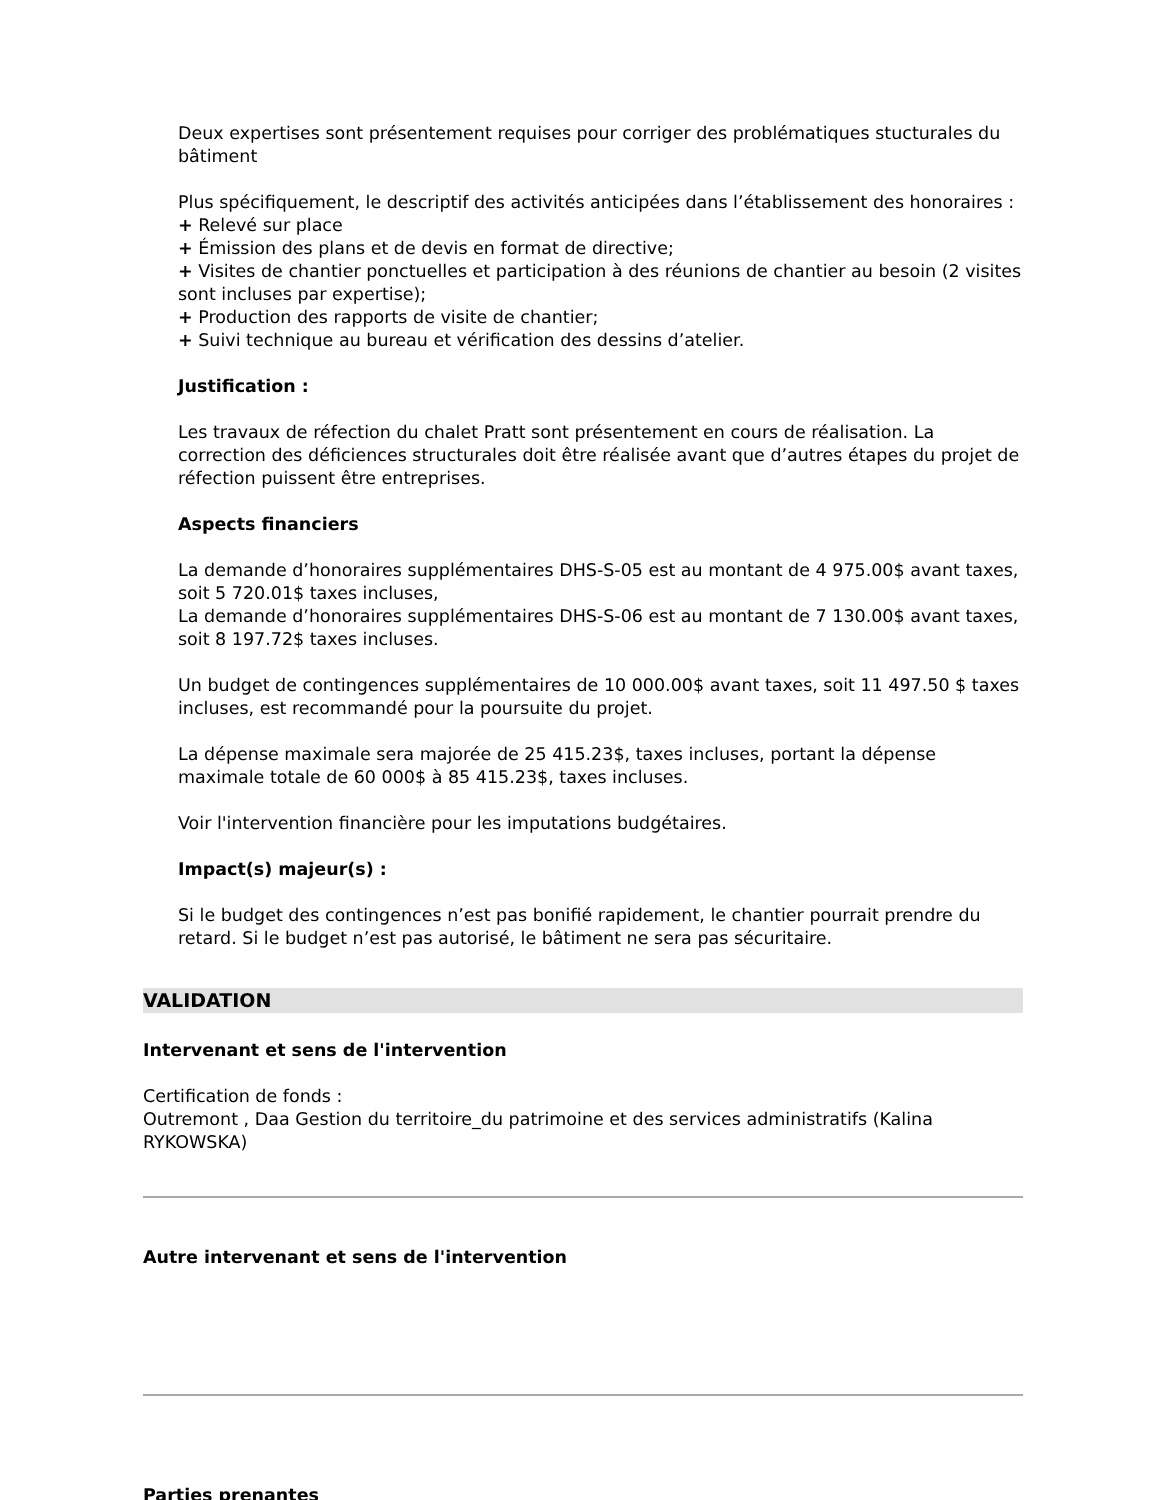Deux expertises sont présentement requises pour corriger des problématiques stucturales du bâtiment
Plus spécifiquement, le descriptif des activités anticipées dans l’établissement des honoraires :
+ Relevé sur place
+ Émission des plans et de devis en format de directive;
+ Visites de chantier ponctuelles et participation à des réunions de chantier au besoin (2 visites sont incluses par expertise);
+ Production des rapports de visite de chantier;
+ Suivi technique au bureau et vérification des dessins d’atelier.
Justification :
Les travaux de réfection du chalet Pratt sont présentement en cours de réalisation. La correction des déficiences structurales doit être réalisée avant que d’autres étapes du projet de réfection puissent être entreprises.
Aspects financiers
La demande d’honoraires supplémentaires DHS-S-05 est au montant de 4 975.00$ avant taxes, soit 5 720.01$ taxes incluses,
La demande d’honoraires supplémentaires DHS-S-06 est au montant de 7 130.00$ avant taxes, soit 8 197.72$ taxes incluses.
Un budget de contingences supplémentaires de 10 000.00$ avant taxes, soit 11 497.50 $ taxes incluses, est recommandé pour la poursuite du projet.
La dépense maximale sera majorée de 25 415.23$, taxes incluses, portant la dépense maximale totale de 60 000$ à 85 415.23$, taxes incluses.
Voir l'intervention financière pour les imputations budgétaires.
Impact(s) majeur(s) :
Si le budget des contingences n’est pas bonifié rapidement, le chantier pourrait prendre du retard. Si le budget n’est pas autorisé, le bâtiment ne sera pas sécuritaire.
VALIDATION
Intervenant et sens de l'intervention
Certification de fonds :
Outremont , Daa Gestion du territoire_du patrimoine et des services administratifs (Kalina RYKOWSKA)
Autre intervenant et sens de l'intervention
Parties prenantes